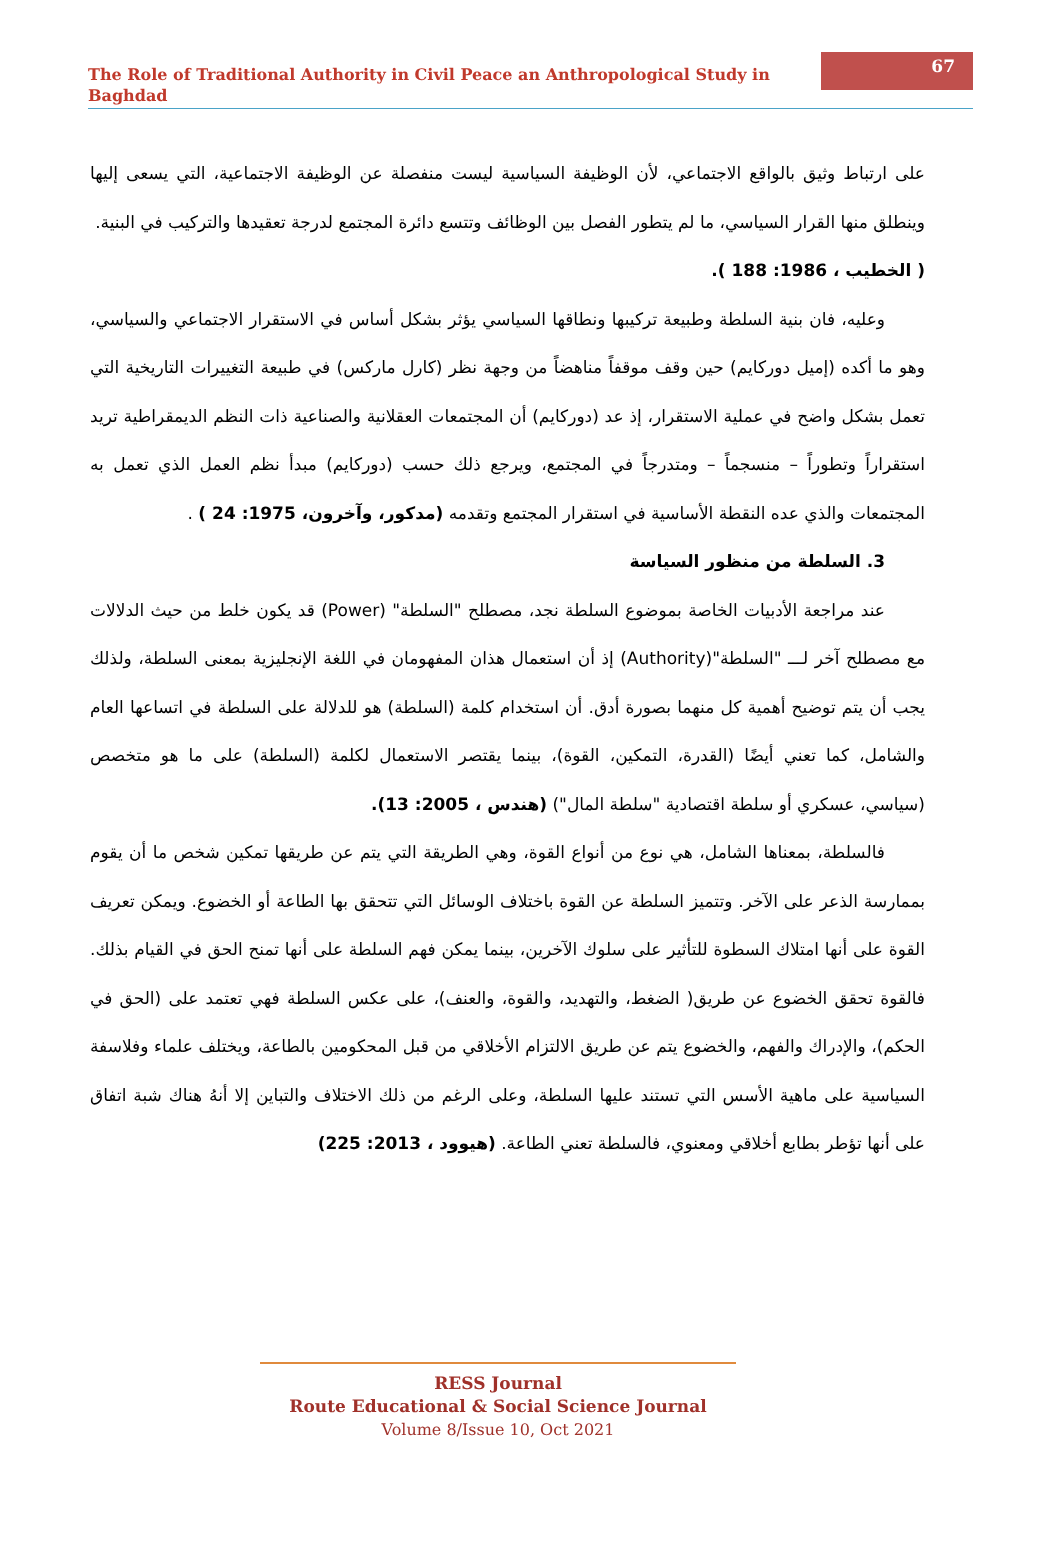The Role of Traditional Authority in Civil Peace an Anthropological Study in Baghdad
67
على ارتباط وثيق بالواقع الاجتماعي، لأن الوظيفة السياسية ليست منفصلة عن الوظيفة الاجتماعية، التي يسعى إليها وينطلق منها القرار السياسي، ما لم يتطور الفصل بين الوظائف وتتسع دائرة المجتمع لدرجة تعقيدها والتركيب في البنية.
( الخطيب ، 1986: 188 ).
وعليه، فان بنية السلطة وطبيعة تركيبها ونطاقها السياسي يؤثر بشكل أساس في الاستقرار الاجتماعي والسياسي، وهو ما أكده (إميل دوركايم) حين وقف موقفاً مناهضاً من وجهة نظر (كارل ماركس) في طبيعة التغييرات التاريخية التي تعمل بشكل واضح في عملية الاستقرار، إذ عد (دوركايم) أن المجتمعات العقلانية والصناعية ذات النظم الديمقراطية تريد استقراراً وتطوراً – منسجماً – ومتدرجاً في المجتمع، ويرجع ذلك حسب (دوركايم) مبدأ نظم العمل الذي تعمل به المجتمعات والذي عده النقطة الأساسية في استقرار المجتمع وتقدمه (مدكور، وآخرون، 1975: 24 ) .
3. السلطة من منظور السياسة
عند مراجعة الأدبيات الخاصة بموضوع السلطة نجد، مصطلح "السلطة" (Power) قد يكون خلط من حيث الدلالات مع مصطلح آخر لـــ "السلطة"(Authority) إذ أن استعمال هذان المفهومان في اللغة الإنجليزية بمعنى السلطة، ولذلك يجب أن يتم توضيح أهمية كل منهما بصورة أدق. أن استخدام كلمة (السلطة) هو للدلالة على السلطة في اتساعها العام والشامل، كما تعني أيضًا (القدرة، التمكين، القوة)، بينما يقتصر الاستعمال لكلمة (السلطة) على ما هو متخصص (سياسي، عسكري أو سلطة اقتصادية "سلطة المال") (هندس ، 2005: 13).
فالسلطة، بمعناها الشامل، هي نوع من أنواع القوة، وهي الطريقة التي يتم عن طريقها تمكين شخص ما أن يقوم بممارسة الذعر على الآخر. وتتميز السلطة عن القوة باختلاف الوسائل التي تتحقق بها الطاعة أو الخضوع. ويمكن تعريف القوة على أنها امتلاك السطوة للتأثير على سلوك الآخرين، بينما يمكن فهم السلطة على أنها تمنح الحق في القيام بذلك. فالقوة تحقق الخضوع عن طريق( الضغط، والتهديد، والقوة، والعنف)، على عكس السلطة فهي تعتمد على (الحق في الحكم)، والإدراك والفهم، والخضوع يتم عن طريق الالتزام الأخلاقي من قبل المحكومين بالطاعة، ويختلف علماء وفلاسفة السياسية على ماهية الأسس التي تستند عليها السلطة، وعلى الرغم من ذلك الاختلاف والتباين إلا أنهُ هناك شبة اتفاق على أنها تؤطر بطابع أخلاقي ومعنوي، فالسلطة تعني الطاعة. (هيوود ، 2013: 225)
RESS Journal
Route Educational & Social Science Journal
Volume 8/Issue 10, Oct 2021